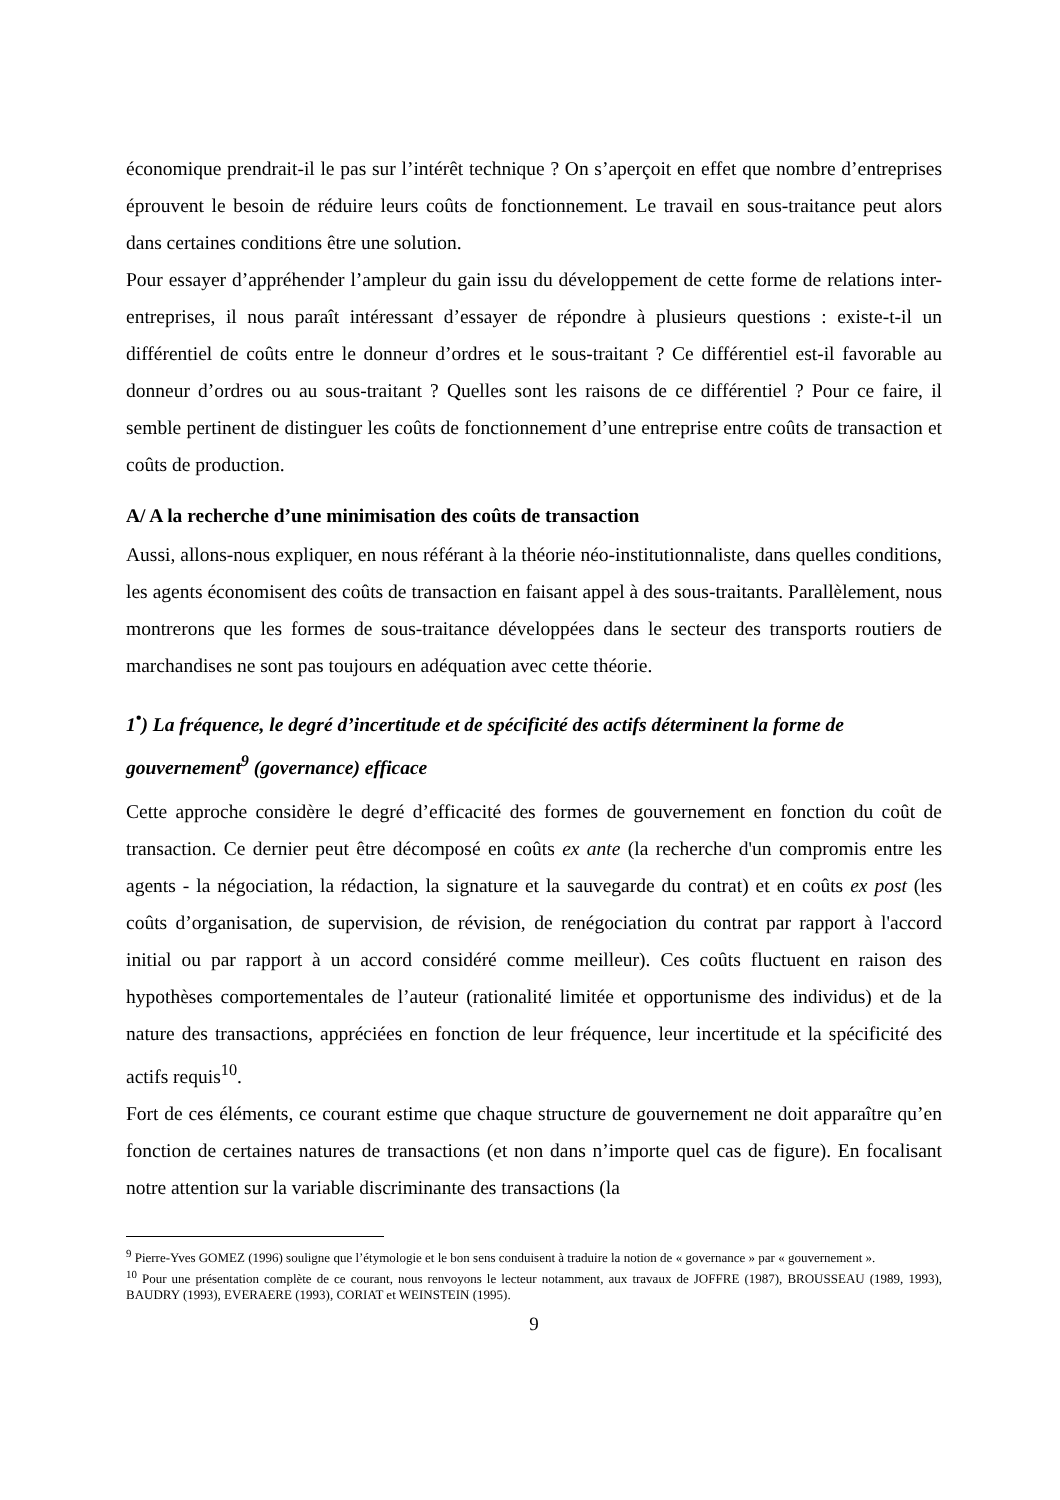économique prendrait-il le pas sur l’intérêt technique ? On s’aperçoit en effet que nombre d’entreprises éprouvent le besoin de réduire leurs coûts de fonctionnement. Le travail en sous-traitance peut alors dans certaines conditions être une solution.
Pour essayer d’appréhender l’ampleur du gain issu du développement de cette forme de relations inter-entreprises, il nous paraît intéressant d’essayer de répondre à plusieurs questions : existe-t-il un différentiel de coûts entre le donneur d’ordres et le sous-traitant ? Ce différentiel est-il favorable au donneur d’ordres ou au sous-traitant ? Quelles sont les raisons de ce différentiel ? Pour ce faire, il semble pertinent de distinguer les coûts de fonctionnement d’une entreprise entre coûts de transaction et coûts de production.
A/ A la recherche d’une minimisation des coûts de transaction
Aussi, allons-nous expliquer, en nous référant à la théorie néo-institutionnaliste, dans quelles conditions, les agents économisent des coûts de transaction en faisant appel à des sous-traitants. Parallèlement, nous montrerons que les formes de sous-traitance développées dans le secteur des transports routiers de marchandises ne sont pas toujours en adéquation avec cette théorie.
1<sup>•</sup>) La fréquence, le degré d’incertitude et de spécificité des actifs déterminent la forme de gouvernement<sup>9</sup> (governance) efficace
Cette approche considère le degré d’efficacité des formes de gouvernement en fonction du coût de transaction. Ce dernier peut être décomposé en coûts ex ante (la recherche d'un compromis entre les agents - la négociation, la rédaction, la signature et la sauvegarde du contrat) et en coûts ex post (les coûts d’organisation, de supervision, de révision, de renégociation du contrat par rapport à l'accord initial ou par rapport à un accord considéré comme meilleur). Ces coûts fluctuent en raison des hypothèses comportementales de l’auteur (rationalité limitée et opportunisme des individus) et de la nature des transactions, appréciées en fonction de leur fréquence, leur incertitude et la spécificité des actifs requis<sup>10</sup>.
Fort de ces éléments, ce courant estime que chaque structure de gouvernement ne doit apparaître qu’en fonction de certaines natures de transactions (et non dans n’importe quel cas de figure). En focalisant notre attention sur la variable discriminante des transactions (la
<sup>9</sup> Pierre-Yves GOMEZ (1996) souligne que l’étymologie et le bon sens conduisent à traduire la notion de « governance » par « gouvernement ».
<sup>10</sup> Pour une présentation complète de ce courant, nous renvoyons le lecteur notamment, aux travaux de JOFFRE (1987), BROUSSEAU (1989, 1993), BAUDRY (1993), EVERAERE (1993), CORIAT et WEINSTEIN (1995).
9